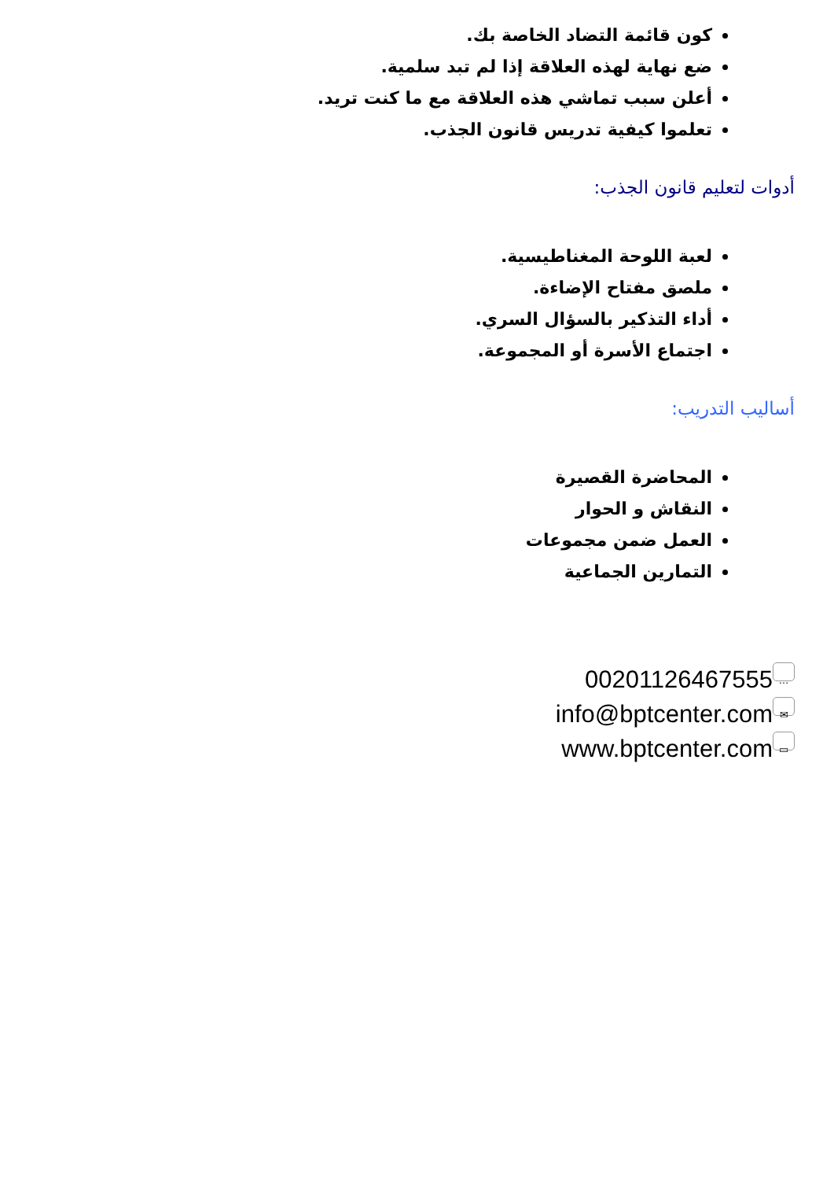كون قائمة التضاد الخاصة بك.
ضع نهاية لهذه العلاقة إذا لم تبد سلمية.
أعلن سبب تماشي هذه العلاقة مع ما كنت تريد.
تعلموا كيفية تدريس قانون الجذب.
أدوات لتعليم قانون الجذب:
لعبة اللوحة المغناطيسية.
ملصق مفتاح الإضاءة.
أداء التذكير بالسؤال السري.
اجتماع الأسرة أو المجموعة.
أساليب التدريب:
المحاضرة القصيرة
النقاش و الحوار
العمل ضمن مجموعات
التمارين الجماعية
00201126467555 …
info@bptcenter.com ✉
www.bptcenter.com ▭